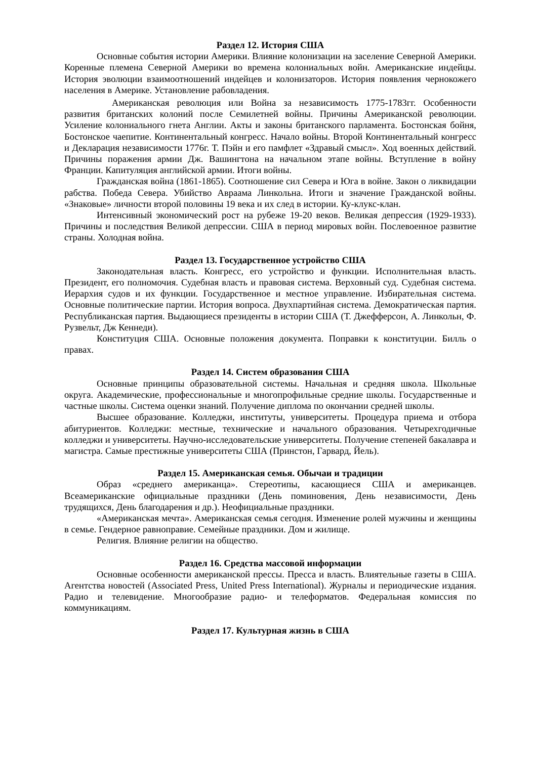Раздел 12. История США
Основные события истории Америки. Влияние колонизации на заселение Северной Америки. Коренные племена Северной Америки во времена колониальных войн. Американские индейцы. История эволюции взаимоотношений индейцев и колонизаторов. История появления чернокожего населения в Америке. Установление рабовладения.
Американская революция или Война за независимость 1775-1783гг. Особенности развития британских колоний после Семилетней войны. Причины Американской революции. Усиление колониального гнета Англии. Акты и законы британского парламента. Бостонская бойня, Бостонское чаепитие. Континентальный конгресс. Начало войны. Второй Континентальный конгресс и Декларация независимости 1776г. Т. Пэйн и его памфлет «Здравый смысл». Ход военных действий. Причины поражения армии Дж. Вашингтона на начальном этапе войны. Вступление в войну Франции. Капитуляция английской армии. Итоги войны.
Гражданская война (1861-1865). Соотношение сил Севера и Юга в войне. Закон о ликвидации рабства. Победа Севера. Убийство Авраама Линкольна. Итоги и значение Гражданской войны. «Знаковые» личности второй половины 19 века и их след в истории. Ку-клукс-клан.
Интенсивный экономический рост на рубеже 19-20 веков. Великая депрессия (1929-1933). Причины и последствия Великой депрессии. США в период мировых войн. Послевоенное развитие страны. Холодная война.
Раздел 13. Государственное устройство США
Законодательная власть. Конгресс, его устройство и функции. Исполнительная власть. Президент, его полномочия. Судебная власть и правовая система. Верховный суд. Судебная система. Иерархия судов и их функции. Государственное и местное управление. Избирательная система. Основные политические партии. История вопроса. Двухпартийная система. Демократическая партия. Республиканская партия. Выдающиеся президенты в истории США (Т. Джефферсон, А. Линкольн, Ф. Рузвельт, Дж Кеннеди).
Конституция США. Основные положения документа. Поправки к конституции. Билль о правах.
Раздел 14. Систем образования США
Основные принципы образовательной системы. Начальная и средняя школа. Школьные округа. Академические, профессиональные и многопрофильные средние школы. Государственные и частные школы. Система оценки знаний. Получение диплома по окончании средней школы.
Высшее образование. Колледжи, институты, университеты. Процедура приема и отбора абитуриентов. Колледжи: местные, технические и начального образования. Четырехгодичные колледжи и университеты. Научно-исследовательские университеты. Получение степеней бакалавра и магистра. Самые престижные университеты США (Принстон, Гарвард, Йель).
Раздел 15. Американская семья. Обычаи и традиции
Образ «среднего американца». Стереотипы, касающиеся США и американцев. Всеамериканские официальные праздники (День поминовения, День независимости, День трудящихся, День благодарения и др.). Неофициальные праздники.
«Американская мечта». Американская семья сегодня. Изменение ролей мужчины и женщины в семье. Гендерное равноправие. Семейные праздники. Дом и жилище.
Религия. Влияние религии на общество.
Раздел 16. Средства массовой информации
Основные особенности американской прессы. Пресса и власть. Влиятельные газеты в США. Агентства новостей (Associated Press, United Press International). Журналы и периодические издания. Радио и телевидение. Многообразие радио- и телеформатов. Федеральная комиссия по коммуникациям.
Раздел 17. Культурная жизнь в США